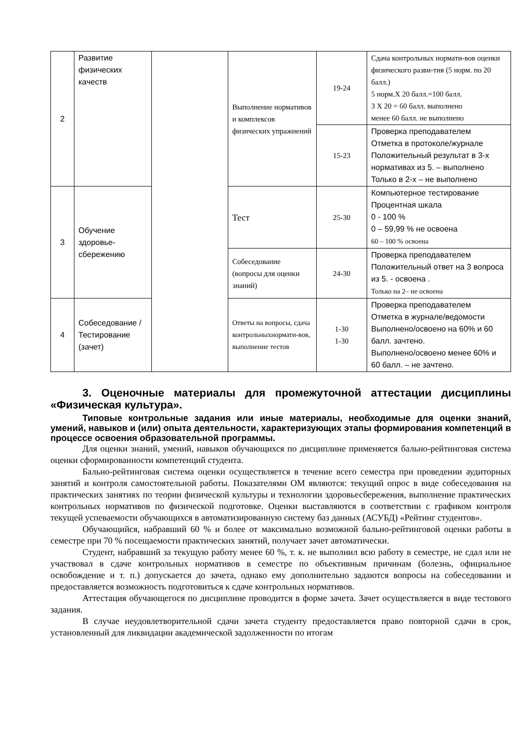| 2 | Развитие физических качеств | | Выполнение нормативов и комплексов физических упражнений | 19-24 | Сдача контрольных нормати-вов оценки физического разви-тия (5 норм. по 20 балл.) 5 норм.Х 20 балл.=100 балл. 3 Х 20 = 60 балл. выполнено менее 60 балл. не выполнено |
| | | | | 15-23 | Проверка преподавателем Отметка в протоколе/журнале Положительный результат в 3-х нормативах из 5. – выполнено Только в 2-х – не выполнено |
| 3 | Обучение здоровье-сбережению | | Тест | 25-30 | Компьютерное тестирование Процентная шкала 0 - 100 % 0 – 59,99 % не освоена 60 – 100 % освоена |
| | | | Собеседование (вопросы для оценки знаний) | 24-30 | Проверка преподавателем Положительный ответ на 3 вопроса из 5. - освоена . Только на 2– не освоена |
| 4 | Собеседование /Тестирование (зачет) | | Ответы на вопросы, сдача контрольныхнормати-вов, выполнение тестов | 1-30 1-30 | Проверка преподавателем Отметка в журнале/ведомости Выполнено/освоено на 60% и 60 балл. зачтено. Выполнено/освоено менее 60% и 60 балл. – не зачтено. |
3. Оценочные материалы для промежуточной аттестации дисциплины «Физическая культура».
Типовые контрольные задания или иные материалы, необходимые для оценки знаний, умений, навыков и (или) опыта деятельности, характеризующих этапы формирования компетенций в процессе освоения образовательной программы.
Для оценки знаний, умений, навыков обучающихся по дисциплине применяется бально-рейтинговая система оценки сформированности компетенций студента.
Бально-рейтинговая система оценки осуществляется в течение всего семестра при проведении аудиторных занятий и контроля самостоятельной работы. Показателями ОМ являются: текущий опрос в виде собеседования на практических занятиях по теории физической культуры и технологии здоровьесбережения, выполнение практических контрольных нормативов по физической подготовке. Оценки выставляются в соответствии с графиком контроля текущей успеваемости обучающихся в автоматизированную систему баз данных (АСУБД) «Рейтинг студентов».
Обучающийся, набравший 60 % и более от максимально возможной бально-рейтинговой оценки работы в семестре при 70 % посещаемости практических занятий, получает зачет автоматически.
Студент, набравший за текущую работу менее 60 %, т. к. не выполнил всю работу в семестре, не сдал или не участвовал в сдаче контрольных нормативов в семестре по объективным причинам (болезнь, официальное освобождение и т. п.) допускается до зачета, однако ему дополнительно задаются вопросы на собеседовании и предоставляется возможность подготовиться к сдаче контрольных нормативов.
Аттестация обучающегося по дисциплине проводится в форме зачета. Зачет осуществляется в виде тестового задания.
В случае неудовлетворительной сдачи зачета студенту предоставляется право повторной сдачи в срок, установленный для ликвидации академической задолженности по итогам